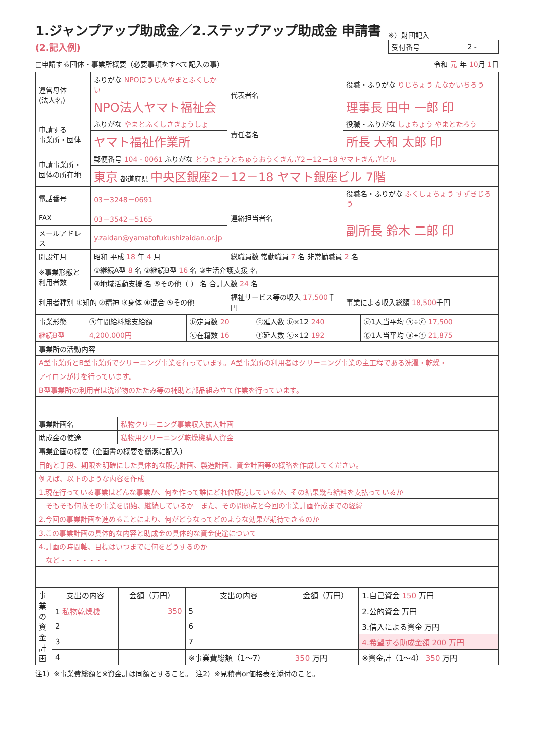1.ジャンプアップ助成金／2.ステップアップ助成金 申請書 (2.記入例)
※）財団記入
| 受付番号 | 2 - |
□申請する団体・事業所概要（必要事項をすべて記入の事） 令和 元 年 10月 1日
| 運営母体 (法人名) | ふりがな NPOほうじんやまとふくしかい | 代表者名 | 役職・ふりがな りじちょう たなかいちろう |
| | NPO法人ヤマト福祉会 | | 理事長 田中 一郎 印 |
| 申請する 事業所・団体 | ふりがな やまとふくしさぎょうしょ | 責任者名 | 役職・ふりがな しょちょう やまとたろう |
| | ヤマト福祉作業所 | | 所長 大和 太郎 印 |
| 申請事業所・ 団体の所在地 | 郵便番号 104 - 0061 ふりがな とうきょうとちゅうおうくぎんざ2－12－18 ヤマトぎんざビル | | |
| | 東京 都道府県 中央区銀座2－12－18 ヤマト銀座ビル 7階 | | |
| 電話番号 | 03－3248－0691 | 連絡担当者名 | 役職名・ふりがな ふくしょちょう すずきじろう |
| FAX | 03－3542－5165 | | 副所長 鈴木 二郎 印 |
| メールアドレス | y.zaidan@yamatofukushizaidan.or.jp | | |
| 開設年月 | 昭和 平成 18 年 4 月 | 総職員数 常勤職員 7 名 非常勤職員 2 名 | |
| ※事業形態と 利用者数 | ①継続A型 8 名 ②継続B型 16 名 ③生活介護支援 名 | | |
| | ④地域活動支援 名 ⑤その他（ ） 名 合計人数 24 名 | | |
| 利用者種別 ①知的 ②精神 ③身体 ④混合 ⑤その他 | | 福祉サービス等の収入 17,500 千円 | 事業による収入総額 18,500 千円 |
| 事業形態 | ⓐ年間給料総支給額 | ⓑ定員数 20 | ⓒ延人数 ⓑ×12 240 | ⓓ1人当平均 ⓐ÷ⓒ 17,500 |
| 継続B型 | 4,200,000円 | ⓔ在籍数 16 | ⓕ延人数 ⓔ×12 192 | ⓖ1人当平均 ⓐ÷ⓕ 21,875 |
| 事業所の活動内容 | |
| A型事業所とB型事業所でクリーニング事業を行っています。A型事業所の利用者はクリーニング事業の主工程である洗濯・乾燥・ | |
| アイロンがけを行っています。 | |
| B型事業所の利用者は洗濯物のたたみ等の補助と部品組み立て作業を行っています。 | |
| 事業計画名 | 私物クリーニング事業収入拡大計画 |
| 助成金の使途 | 私物用クリーニング乾燥機購入資金 |
| 事業企画の概要（企画書の概要を簡潔に記入） | |
| 目的と手段、期限を明確にした具体的な販売計画、製造計画、資金計画等の概略を作成してください。 | |
| 例えば、以下のような内容を作成 | |
| 1.現在行っている事業はどんな事業か、何を作って誰にどれ位販売しているか、その結果幾ら給料を支払っているか | |
| そもそも何故その事業を開始、継続しているか また、その問題点と今回の事業計画作成までの経緯 | |
| 2.今回の事業計画を進めることにより、何がどうなってどのような効果が期待できるのか | |
| 3.この事業計画の具体的な内容と助成金の具体的な資金使途について | |
| 4.計画の時間軸、目標はいつまでに何をどうするのか | |
| など・・・・・・・ | |
| 事業の資金計画 | 支出の内容 | 金額（万円） | 支出の内容 | 金額（万円） | 1.自己資金 150 万円 |
| | 1 私物乾燥機 | 350 | 5 | | 2.公的資金 万円 |
| | 2 | | 6 | | 3.借入による資金 万円 |
| | 3 | | 7 | | 4.希望する助成金額 200 万円 |
| | 4 | | ※事業費総額（1～7） | 350 万円 | ※資金計（1～4） 350 万円 |
注1）※事業費総額と※資金計は同額とすること。　注2）※見積書or価格表を添付のこと。